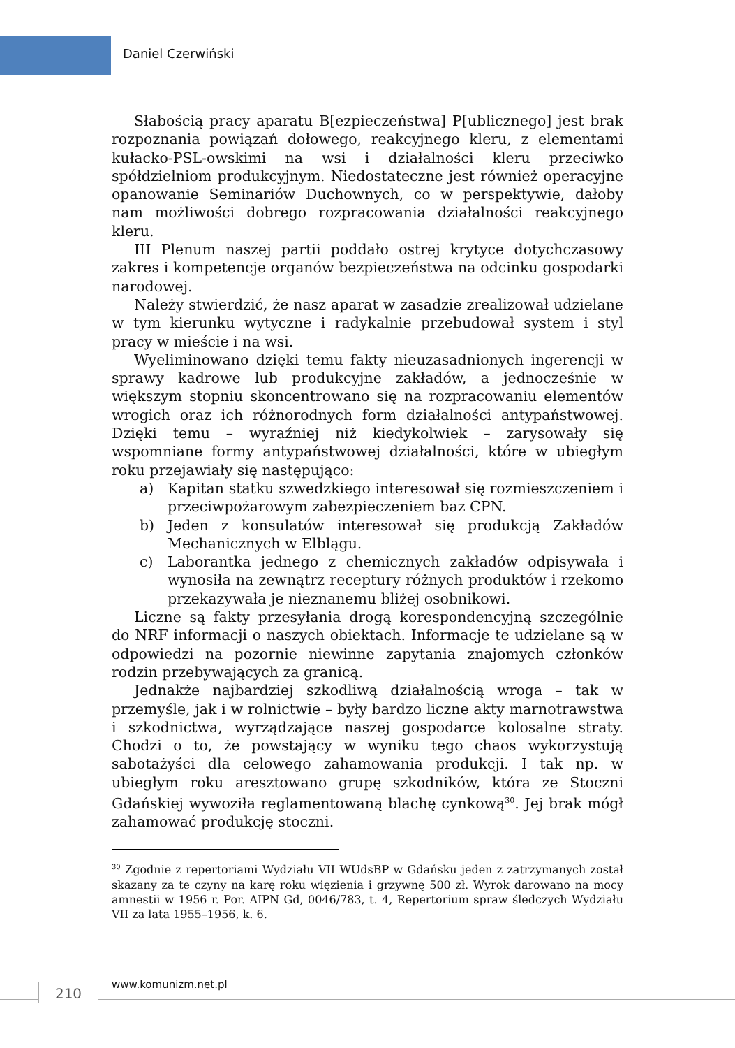Daniel Czerwiński
Słabością pracy aparatu B[ezpieczeństwa] P[ublicznego] jest brak rozpoznania powiązań dołowego, reakcyjnego kleru, z elementami kułacko-PSL-owskimi na wsi i działalności kleru przeciwko spółdzielniom produkcyjnym. Niedostateczne jest również operacyjne opanowanie Seminariów Duchownych, co w perspektywie, dałoby nam możliwości dobrego rozpracowania działalności reakcyjnego kleru.
III Plenum naszej partii poddało ostrej krytyce dotychczasowy zakres i kompetencje organów bezpieczeństwa na odcinku gospodarki narodowej.
Należy stwierdzić, że nasz aparat w zasadzie zrealizował udzielane w tym kierunku wytyczne i radykalnie przebudował system i styl pracy w mieście i na wsi.
Wyeliminowano dzięki temu fakty nieuzasadnionych ingerencji w sprawy kadrowe lub produkcyjne zakładów, a jednocześnie w większym stopniu skoncentrowano się na rozpracowaniu elementów wrogich oraz ich różnorodnych form działalności antypaństwowej. Dzięki temu – wyraźniej niż kiedykolwiek – zarysowały się wspomniane formy antypaństwowej działalności, które w ubiegłym roku przejawiały się następująco:
a) Kapitan statku szwedzkiego interesował się rozmieszczeniem i przeciwpożarowym zabezpieczeniem baz CPN.
b) Jeden z konsulatów interesował się produkcją Zakładów Mechanicznych w Elblągu.
c) Laborantka jednego z chemicznych zakładów odpisywała i wynosiła na zewnątrz receptury różnych produktów i rzekomo przekazywała je nieznanemu bliżej osobnikowi.
Liczne są fakty przesyłania drogą korespondencyjną szczególnie do NRF informacji o naszych obiektach. Informacje te udzielane są w odpowiedzi na pozornie niewinne zapytania znajomych członków rodzin przebywających za granicą.
Jednakże najbardziej szkodliwą działalnością wroga – tak w przemyśle, jak i w rolnictwie – były bardzo liczne akty marnotrawstwa i szkodnictwa, wyrządzające naszej gospodarce kolosalne straty. Chodzi o to, że powstający w wyniku tego chaos wykorzystują sabotażyści dla celowego zahamowania produkcji. I tak np. w ubiegłym roku aresztowano grupę szkodników, która ze Stoczni Gdańskiej wywoziła reglamentowaną blachę cynkową<sup>30</sup>. Jej brak mógł zahamować produkcję stoczni.
<sup>30</sup> Zgodnie z repertoriami Wydziału VII WUdsBP w Gdańsku jeden z zatrzymanych został skazany za te czyny na karę roku więzienia i grzywnę 500 zł. Wyrok darowano na mocy amnestii w 1956 r. Por. AIPN Gd, 0046/783, t. 4, Repertorium spraw śledczych Wydziału VII za lata 1955–1956, k. 6.
210 www.komunizm.net.pl